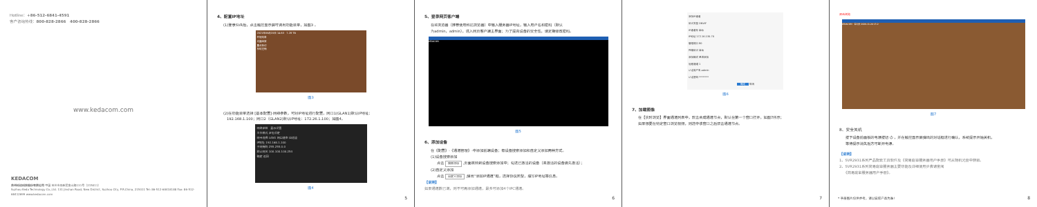Hotline：+86-512-6841-4591
客户咨询热线：800-828-2866 400-828-2866
www.kedacom.com
KEDACOM
苏州科达科技股份有限公司 中国 苏州市高新区金山路131号（215011）
Suzhou Keda Technology Co.,Ltd. 131 Jinshan Road, New District, Suzhou City, P.R.China, 215011 Tel: 86-512-68418188 Fax: 86-512-68412699 www.kedacom.com
4、配置IP地址
(1)登录SVR后，点击触控显示屏可调出功能菜单，如图3 。
2021年09月15日 14:53 7.28 TB
开始刻录
光盘回放
重点标记
系统注销
图3
(2)在功能菜单选择 [基本配置]-网络参数，可对IP地址进行配置，网口1(GLAN1)默认IP地址：
192.168.1.100；网口2（GLAN2)默认IP地址：172.26.1.100；如图4。
网络参数 显示设置
工作模式 多址设定
网卡选择 LAN1 网口速率 自适应
IP地址 192.168.1.100
子网掩码 255.255.0.0
默认网关 100.100.100.254
确定 返回
图4
5
5、登录网页客户端
在IE浏览器（推荐使用科达浏览器）中输入服务器IP地址，输入用户名和密码（默认
为admin，admin），进入网页客户端主界面；为了提高设备的安全性，请定期修改密码。
KEDACOM
图5
6、添加设备
在《配置》-《通道管理》-中添加前端设备；有设备搜索添加和自定义添加两种方式。
(1)设备搜索添加
点击 搜索添加 ,页面跳转到设备搜索添加中；勾选已激活的设备（未激活的设备请先激活）；
(2)自定义添加
点击 自定义添加 ,弹出“添加IP通道”框，选择协议类型，填写IP地址等信息。
【说明】
如果通道数已满，则不可再添加通道，最多可添加4个IPC通道。
6
添加IP通道
协议类型 ONVIF
IP通道号 自动
IP地址 172.16.130.70
管理端口 80
传输协议 自动
添加模式 单项添加
远程通道 1
认证用户名 admin
认证密码 ********
确定 取消
图6
7、加载图像
在【实时浏览】界面通道列表中，双击合成通道节点，默认在第一个窗口打开，如图7所示；
如果想要在特定窗口浏览视频，则选中该窗口之后双击通道节点。
7
双击浏览
KEDACOM 审判长 2020-11-28 15:2
图7
8、安全关机
按下设备前面板的电源按钮 ⏻ ，并在触控显示屏弹出的对话框进行确认，系统提示开始关机，
等待提示消失后方可断开电源。
【说明】
1、SVR2931系列产品配套工具软件及《简易庭审服务器用户手册》可从随机光盘中获取。
2、SVR2931系列简易庭审服务器主要功能及详细使用步骤请查阅
《简易庭审服务器用户手册》。
* 手册图片仅供参考，请以实际产品为准！
8